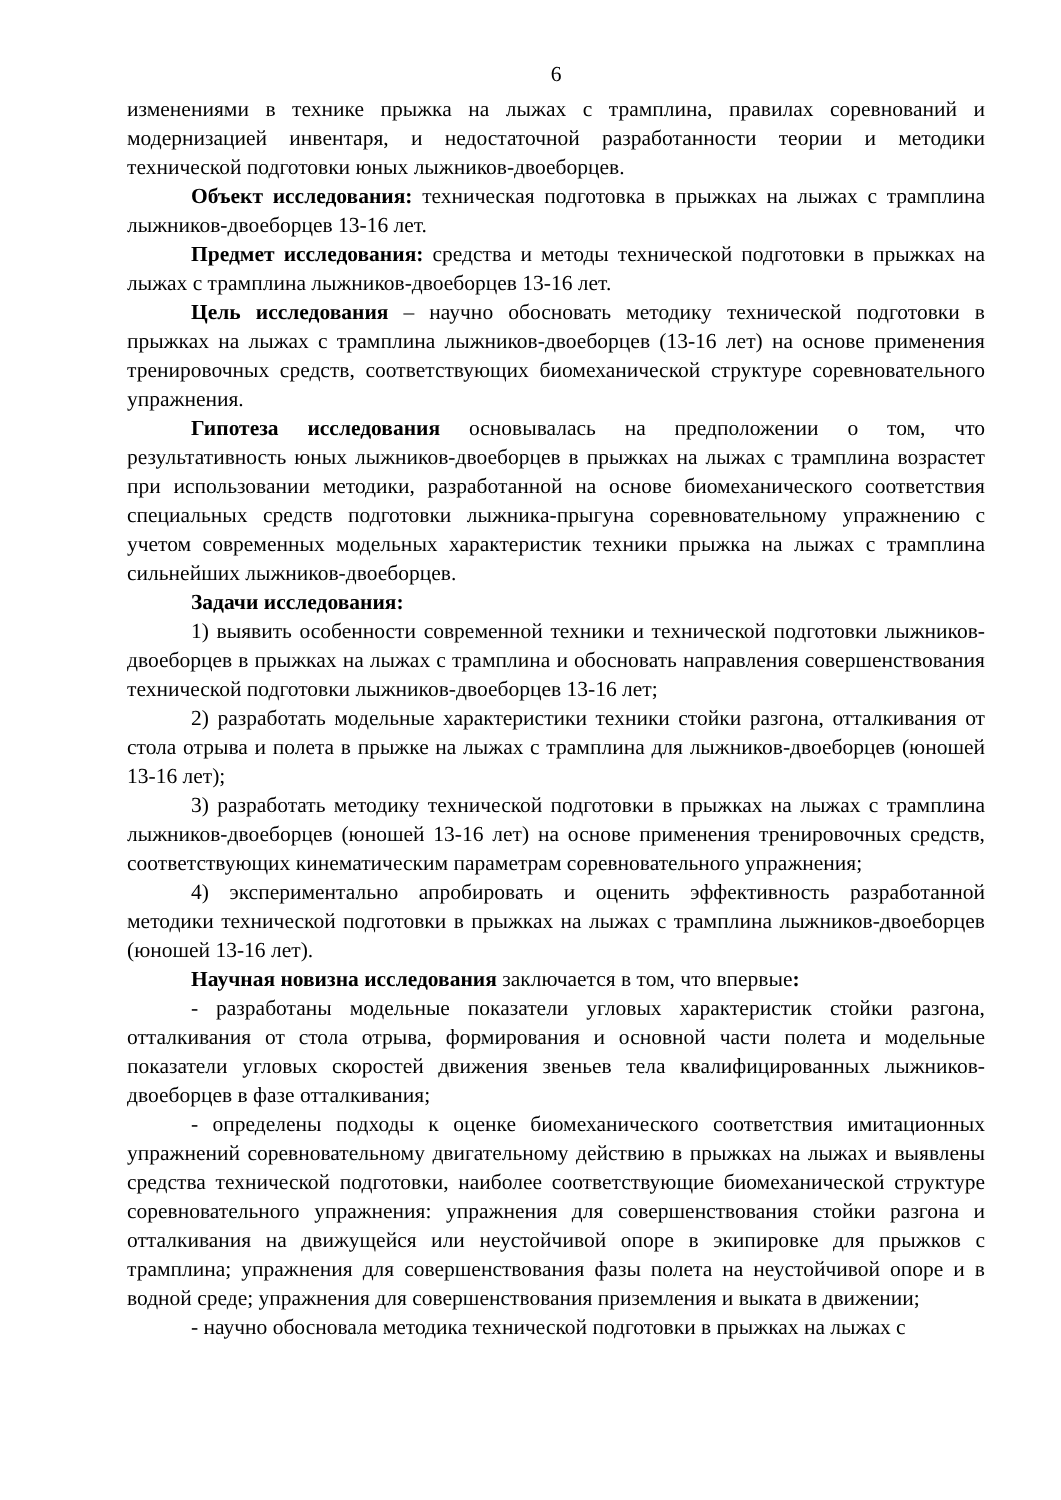6
изменениями в технике прыжка на лыжах с трамплина, правилах соревнований и модернизацией инвентаря, и недостаточной разработанности теории и методики технической подготовки юных лыжников-двоеборцев.
Объект исследования: техническая подготовка в прыжках на лыжах с трамплина лыжников-двоеборцев 13-16 лет.
Предмет исследования: средства и методы технической подготовки в прыжках на лыжах с трамплина лыжников-двоеборцев 13-16 лет.
Цель исследования – научно обосновать методику технической подготовки в прыжках на лыжах с трамплина лыжников-двоеборцев (13-16 лет) на основе применения тренировочных средств, соответствующих биомеханической структуре соревновательного упражнения.
Гипотеза исследования основывалась на предположении о том, что результативность юных лыжников-двоеборцев в прыжках на лыжах с трамплина возрастет при использовании методики, разработанной на основе биомеханического соответствия специальных средств подготовки лыжника-прыгуна соревновательному упражнению с учетом современных модельных характеристик техники прыжка на лыжах с трамплина сильнейших лыжников-двоеборцев.
Задачи исследования:
1) выявить особенности современной техники и технической подготовки лыжников-двоеборцев в прыжках на лыжах с трамплина и обосновать направления совершенствования технической подготовки лыжников-двоеборцев 13-16 лет;
2) разработать модельные характеристики техники стойки разгона, отталкивания от стола отрыва и полета в прыжке на лыжах с трамплина для лыжников-двоеборцев (юношей 13-16 лет);
3) разработать методику технической подготовки в прыжках на лыжах с трамплина лыжников-двоеборцев (юношей 13-16 лет) на основе применения тренировочных средств, соответствующих кинематическим параметрам соревновательного упражнения;
4) экспериментально апробировать и оценить эффективность разработанной методики технической подготовки в прыжках на лыжах с трамплина лыжников-двоеборцев (юношей 13-16 лет).
Научная новизна исследования заключается в том, что впервые:
- разработаны модельные показатели угловых характеристик стойки разгона, отталкивания от стола отрыва, формирования и основной части полета и модельные показатели угловых скоростей движения звеньев тела квалифицированных лыжников-двоеборцев в фазе отталкивания;
- определены подходы к оценке биомеханического соответствия имитационных упражнений соревновательному двигательному действию в прыжках на лыжах и выявлены средства технической подготовки, наиболее соответствующие биомеханической структуре соревновательного упражнения: упражнения для совершенствования стойки разгона и отталкивания на движущейся или неустойчивой опоре в экипировке для прыжков с трамплина; упражнения для совершенствования фазы полета на неустойчивой опоре и в водной среде; упражнения для совершенствования приземления и выката в движении;
- научно обосновала методика технической подготовки в прыжках на лыжах с